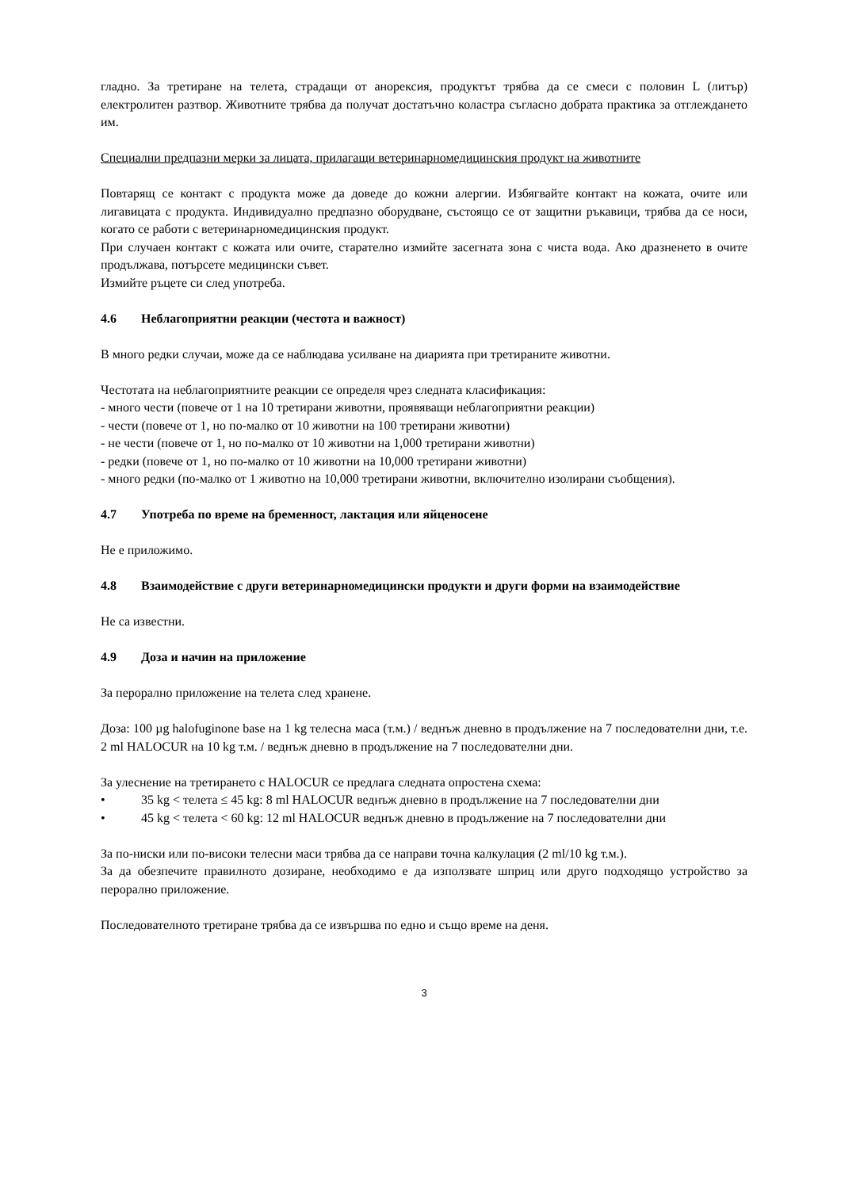гладно. За третиране на телета, страдащи от анорексия, продуктът трябва да се смеси с половин L (литър) електролитен разтвор. Животните трябва да получат достатъчно коластра съгласно добрата практика за отглеждането им.
Специални предпазни мерки за лицата, прилагащи ветеринарномедицинския продукт на животните
Повтарящ се контакт с продукта може да доведе до кожни алергии. Избягвайте контакт на кожата, очите или лигавицата с продукта. Индивидуално предпазно оборудване, състоящо се от защитни ръкавици, трябва да се носи, когато се работи с ветеринарномедицинския продукт.
При случаен контакт с кожата или очите, старателно измийте засегната зона с чиста вода. Ако дразненето в очите продължава, потърсете медицински съвет.
Измийте ръцете си след употреба.
4.6 Неблагоприятни реакции (честота и важност)
В много редки случаи, може да се наблюдава усилване на диарията при третираните животни.
Честотата на неблагоприятните реакции се определя чрез следната класификация:
- много чести (повече от 1 на 10 третирани животни, проявяващи неблагоприятни реакции)
- чести (повече от 1, но по-малко от 10 животни на 100 третирани животни)
- не чести (повече от 1, но по-малко от 10 животни на 1,000 третирани животни)
- редки (повече от 1, но по-малко от 10 животни на 10,000 третирани животни)
- много редки (по-малко от 1 животно на 10,000 третирани животни, включително изолирани съобщения).
4.7 Употреба по време на бременност, лактация или яйценосене
Не е приложимо.
4.8 Взаимодействие с други ветеринарномедицински продукти и други форми на взаимодействие
Не са известни.
4.9 Доза и начин на приложение
За перорално приложение на телета след хранене.
Доза: 100 µg halofuginone base на 1 kg телесна маса (т.м.) / веднъж дневно в продължение на 7 последователни дни, т.е. 2 ml HALOCUR на 10 kg т.м. / веднъж дневно в продължение на 7 последователни дни.
За улеснение на третирането с HALOCUR се предлага следната опростена схема:
• 35 kg < телета ≤ 45 kg: 8 ml HALOCUR веднъж дневно в продължение на 7 последователни дни
• 45 kg < телета < 60 kg: 12 ml HALOCUR веднъж дневно в продължение на 7 последователни дни
За по-ниски или по-високи телесни маси трябва да се направи точна калкулация (2 ml/10 kg т.м.).
За да обезпечите правилното дозиране, необходимо е да използвате шприц или друго подходящо устройство за перорално приложение.
Последователното третиране трябва да се извършва по едно и също време на деня.
3